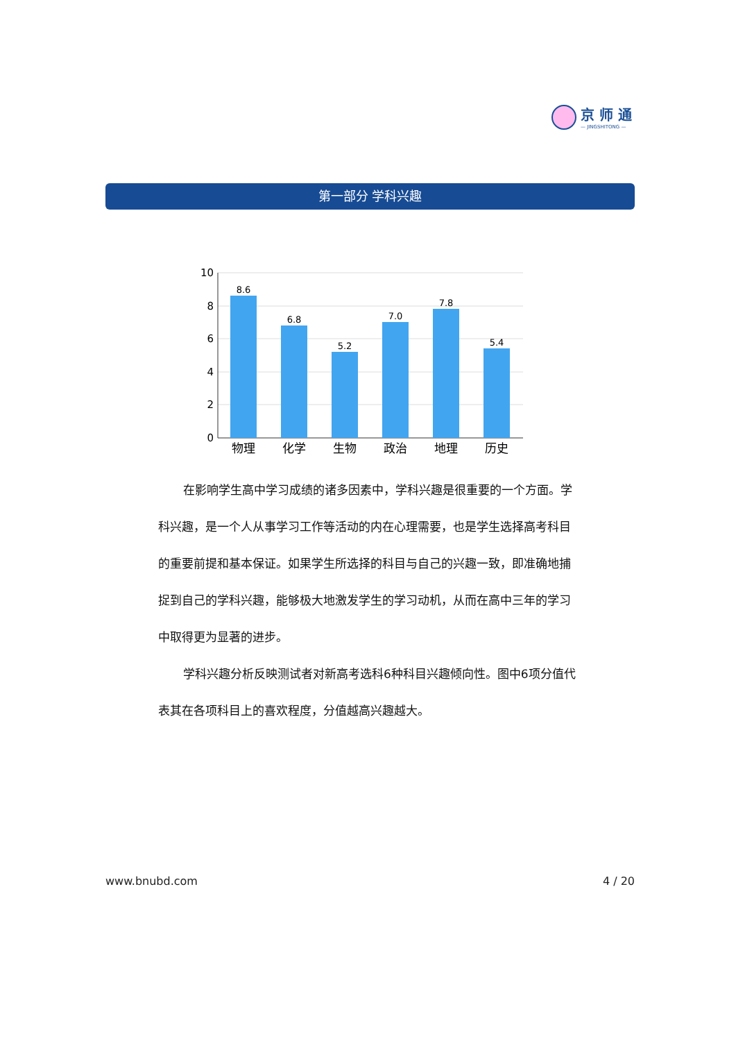京 师 通
— JINGSHITONG —
第一部分 学科兴趣
10
8
6
4
2
0
8.6
6.8
5.2
7.0
7.8
5.4
物理
化学
生物
政治
地理
历史
在影响学生高中学习成绩的诸多因素中，学科兴趣是很重要的一个方面。学科兴趣，是一个人从事学习工作等活动的内在心理需要，也是学生选择高考科目的重要前提和基本保证。如果学生所选择的科目与自己的兴趣一致，即准确地捕捉到自己的学科兴趣，能够极大地激发学生的学习动机，从而在高中三年的学习中取得更为显著的进步。
学科兴趣分析反映测试者对新高考选科6种科目兴趣倾向性。图中6项分值代表其在各项科目上的喜欢程度，分值越高兴趣越大。
www.bnubd.com 4 / 20